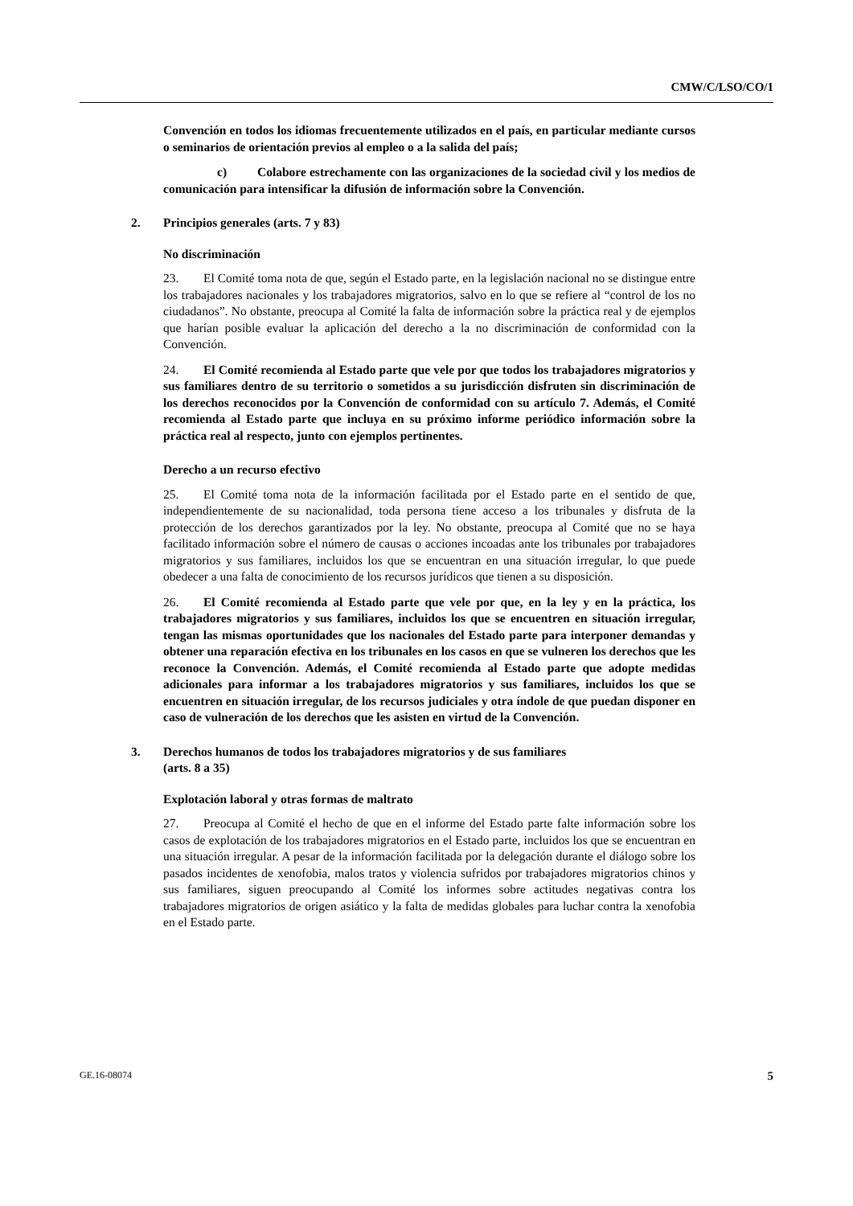CMW/C/LSO/CO/1
Convención en todos los idiomas frecuentemente utilizados en el país, en particular mediante cursos o seminarios de orientación previos al empleo o a la salida del país;
c) Colabore estrechamente con las organizaciones de la sociedad civil y los medios de comunicación para intensificar la difusión de información sobre la Convención.
2. Principios generales (arts. 7 y 83)
No discriminación
23. El Comité toma nota de que, según el Estado parte, en la legislación nacional no se distingue entre los trabajadores nacionales y los trabajadores migratorios, salvo en lo que se refiere al “control de los no ciudadanos”. No obstante, preocupa al Comité la falta de información sobre la práctica real y de ejemplos que harían posible evaluar la aplicación del derecho a la no discriminación de conformidad con la Convención.
24. El Comité recomienda al Estado parte que vele por que todos los trabajadores migratorios y sus familiares dentro de su territorio o sometidos a su jurisdicción disfruten sin discriminación de los derechos reconocidos por la Convención de conformidad con su artículo 7. Además, el Comité recomienda al Estado parte que incluya en su próximo informe periódico información sobre la práctica real al respecto, junto con ejemplos pertinentes.
Derecho a un recurso efectivo
25. El Comité toma nota de la información facilitada por el Estado parte en el sentido de que, independientemente de su nacionalidad, toda persona tiene acceso a los tribunales y disfruta de la protección de los derechos garantizados por la ley. No obstante, preocupa al Comité que no se haya facilitado información sobre el número de causas o acciones incoadas ante los tribunales por trabajadores migratorios y sus familiares, incluidos los que se encuentran en una situación irregular, lo que puede obedecer a una falta de conocimiento de los recursos jurídicos que tienen a su disposición.
26. El Comité recomienda al Estado parte que vele por que, en la ley y en la práctica, los trabajadores migratorios y sus familiares, incluidos los que se encuentren en situación irregular, tengan las mismas oportunidades que los nacionales del Estado parte para interponer demandas y obtener una reparación efectiva en los tribunales en los casos en que se vulneren los derechos que les reconoce la Convención. Además, el Comité recomienda al Estado parte que adopte medidas adicionales para informar a los trabajadores migratorios y sus familiares, incluidos los que se encuentren en situación irregular, de los recursos judiciales y otra índole de que puedan disponer en caso de vulneración de los derechos que les asisten en virtud de la Convención.
3. Derechos humanos de todos los trabajadores migratorios y de sus familiares
(arts. 8 a 35)
Explotación laboral y otras formas de maltrato
27. Preocupa al Comité el hecho de que en el informe del Estado parte falte información sobre los casos de explotación de los trabajadores migratorios en el Estado parte, incluidos los que se encuentran en una situación irregular. A pesar de la información facilitada por la delegación durante el diálogo sobre los pasados incidentes de xenofobia, malos tratos y violencia sufridos por trabajadores migratorios chinos y sus familiares, siguen preocupando al Comité los informes sobre actitudes negativas contra los trabajadores migratorios de origen asiático y la falta de medidas globales para luchar contra la xenofobia en el Estado parte.
GE.16-08074 5